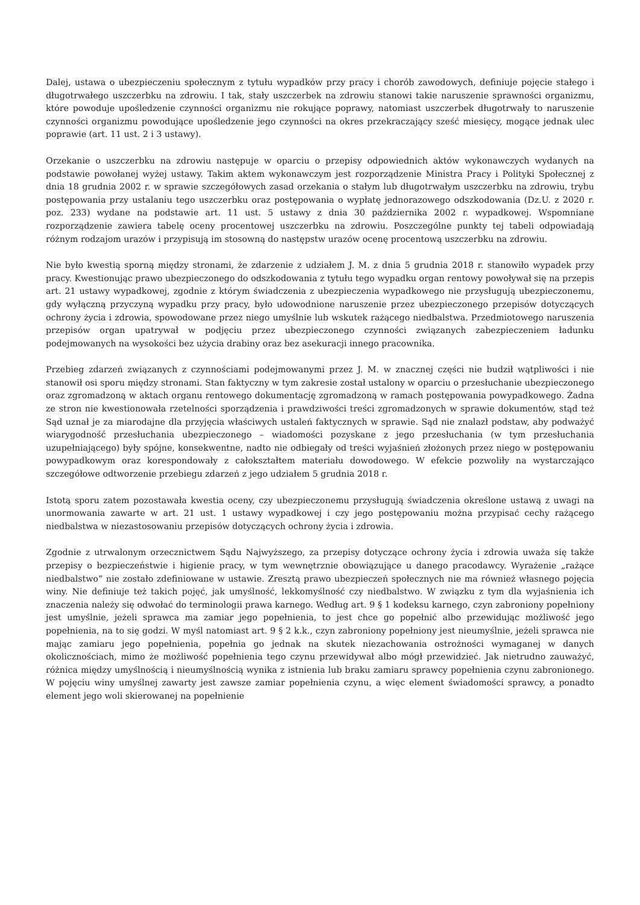Dalej, ustawa o ubezpieczeniu społecznym z tytułu wypadków przy pracy i chorób zawodowych, definiuje pojęcie stałego i długotrwałego uszczerbku na zdrowiu. I tak, stały uszczerbek na zdrowiu stanowi takie naruszenie sprawności organizmu, które powoduje upośledzenie czynności organizmu nie rokujące poprawy, natomiast uszczerbek długotrwały to naruszenie czynności organizmu powodujące upośledzenie jego czynności na okres przekraczający sześć miesięcy, mogące jednak ulec poprawie (art. 11 ust. 2 i 3 ustawy).
Orzekanie o uszczerbku na zdrowiu następuje w oparciu o przepisy odpowiednich aktów wykonawczych wydanych na podstawie powołanej wyżej ustawy. Takim aktem wykonawczym jest rozporządzenie Ministra Pracy i Polityki Społecznej z dnia 18 grudnia 2002 r. w sprawie szczegółowych zasad orzekania o stałym lub długotrwałym uszczerbku na zdrowiu, trybu postępowania przy ustalaniu tego uszczerbku oraz postępowania o wypłatę jednorazowego odszkodowania (Dz.U. z 2020 r. poz. 233) wydane na podstawie art. 11 ust. 5 ustawy z dnia 30 października 2002 r. wypadkowej. Wspomniane rozporządzenie zawiera tabelę oceny procentowej uszczerbku na zdrowiu. Poszczególne punkty tej tabeli odpowiadają różnym rodzajom urazów i przypisują im stosowną do następstw urazów ocenę procentową uszczerbku na zdrowiu.
Nie było kwestią sporną między stronami, że zdarzenie z udziałem J. M. z dnia 5 grudnia 2018 r. stanowiło wypadek przy pracy. Kwestionując prawo ubezpieczonego do odszkodowania z tytułu tego wypadku organ rentowy powoływał się na przepis art. 21 ustawy wypadkowej, zgodnie z którym świadczenia z ubezpieczenia wypadkowego nie przysługują ubezpieczonemu, gdy wyłączną przyczyną wypadku przy pracy, było udowodnione naruszenie przez ubezpieczonego przepisów dotyczących ochrony życia i zdrowia, spowodowane przez niego umyślnie lub wskutek rażącego niedbalstwa. Przedmiotowego naruszenia przepisów organ upatrywał w podjęciu przez ubezpieczonego czynności związanych zabezpieczeniem ładunku podejmowanych na wysokości bez użycia drabiny oraz bez asekuracji innego pracownika.
Przebieg zdarzeń związanych z czynnościami podejmowanymi przez J. M. w znacznej części nie budził wątpliwości i nie stanowił osi sporu między stronami. Stan faktyczny w tym zakresie został ustalony w oparciu o przesłuchanie ubezpieczonego oraz zgromadzoną w aktach organu rentowego dokumentację zgromadzoną w ramach postępowania powypadkowego. Żadna ze stron nie kwestionowała rzetelności sporządzenia i prawdziwości treści zgromadzonych w sprawie dokumentów, stąd też Sąd uznał je za miarodajne dla przyjęcia właściwych ustaleń faktycznych w sprawie. Sąd nie znalazł podstaw, aby podważyć wiarygodność przesłuchania ubezpieczonego – wiadomości pozyskane z jego przesłuchania (w tym przesłuchania uzupełniającego) były spójne, konsekwentne, nadto nie odbiegały od treści wyjaśnień złożonych przez niego w postępowaniu powypadkowym oraz korespondowały z całokształtem materiału dowodowego. W efekcie pozwoliły na wystarczająco szczegółowe odtworzenie przebiegu zdarzeń z jego udziałem 5 grudnia 2018 r.
Istotą sporu zatem pozostawała kwestia oceny, czy ubezpieczonemu przysługują świadczenia określone ustawą z uwagi na unormowania zawarte w art. 21 ust. 1 ustawy wypadkowej i czy jego postępowaniu można przypisać cechy rażącego niedbalstwa w niezastosowaniu przepisów dotyczących ochrony życia i zdrowia.
Zgodnie z utrwalonym orzecznictwem Sądu Najwyższego, za przepisy dotyczące ochrony życia i zdrowia uważa się także przepisy o bezpieczeństwie i higienie pracy, w tym wewnętrznie obowiązujące u danego pracodawcy. Wyrażenie „rażące niedbalstwo” nie zostało zdefiniowane w ustawie. Zresztą prawo ubezpieczeń społecznych nie ma również własnego pojęcia winy. Nie definiuje też takich pojęć, jak umyślność, lekkomyślność czy niedbalstwo. W związku z tym dla wyjaśnienia ich znaczenia należy się odwołać do terminologii prawa karnego. Według art. 9 § 1 kodeksu karnego, czyn zabroniony popełniony jest umyślnie, jeżeli sprawca ma zamiar jego popełnienia, to jest chce go popełnić albo przewidując możliwość jego popełnienia, na to się godzi. W myśl natomiast art. 9 § 2 k.k., czyn zabroniony popełniony jest nieumyślnie, jeżeli sprawca nie mając zamiaru jego popełnienia, popełnia go jednak na skutek niezachowania ostrożności wymaganej w danych okolicznościach, mimo że możliwość popełnienia tego czynu przewidywał albo mógł przewidzieć. Jak nietrudno zauważyć, różnica między umyślnością i nieumyślnością wynika z istnienia lub braku zamiaru sprawcy popełnienia czynu zabronionego. W pojęciu winy umyślnej zawarty jest zawsze zamiar popełnienia czynu, a więc element świadomości sprawcy, a ponadto element jego woli skierowanej na popełnienie